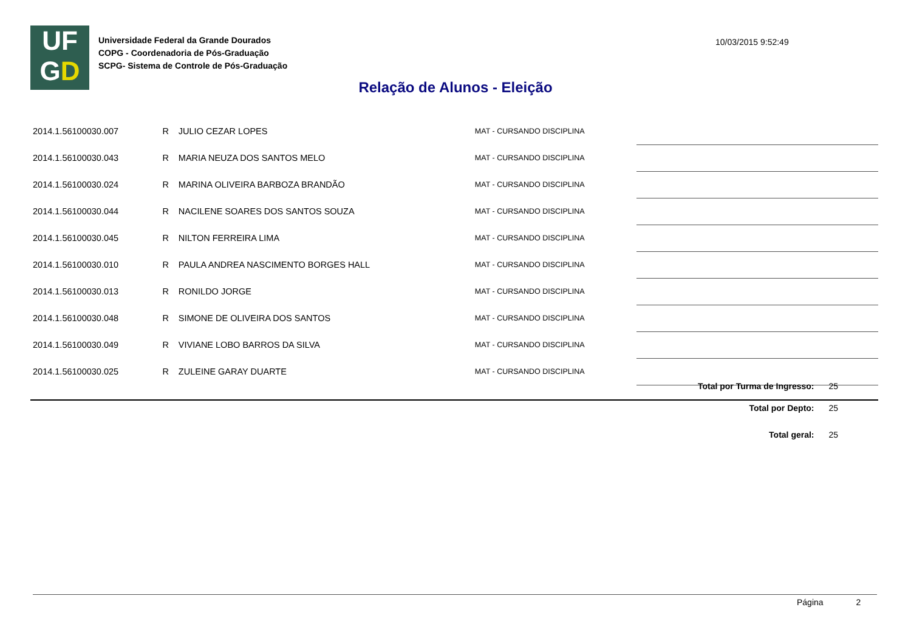UF
GD
Universidade Federal da Grande Dourados
COPG - Coordenadoria de Pós-Graduação
SCPG- Sistema de Controle de Pós-Graduação
10/03/2015 9:52:49
Relação de Alunos - Eleição
| 2014.1.56100030.007 | R | JULIO CEZAR LOPES | MAT - CURSANDO DISCIPLINA | |
| 2014.1.56100030.043 | R | MARIA NEUZA DOS SANTOS MELO | MAT - CURSANDO DISCIPLINA | |
| 2014.1.56100030.024 | R | MARINA OLIVEIRA BARBOZA BRANDÃO | MAT - CURSANDO DISCIPLINA | |
| 2014.1.56100030.044 | R | NACILENE SOARES DOS SANTOS SOUZA | MAT - CURSANDO DISCIPLINA | |
| 2014.1.56100030.045 | R | NILTON FERREIRA LIMA | MAT - CURSANDO DISCIPLINA | |
| 2014.1.56100030.010 | R | PAULA ANDREA NASCIMENTO BORGES HALL | MAT - CURSANDO DISCIPLINA | |
| 2014.1.56100030.013 | R | RONILDO JORGE | MAT - CURSANDO DISCIPLINA | |
| 2014.1.56100030.048 | R | SIMONE DE OLIVEIRA DOS SANTOS | MAT - CURSANDO DISCIPLINA | |
| 2014.1.56100030.049 | R | VIVIANE LOBO BARROS DA SILVA | MAT - CURSANDO DISCIPLINA | |
| 2014.1.56100030.025 | R | ZULEINE GARAY DUARTE | MAT - CURSANDO DISCIPLINA | |
Total por Turma de Ingresso: 25
Total por Depto: 25
Total geral: 25
Página 2